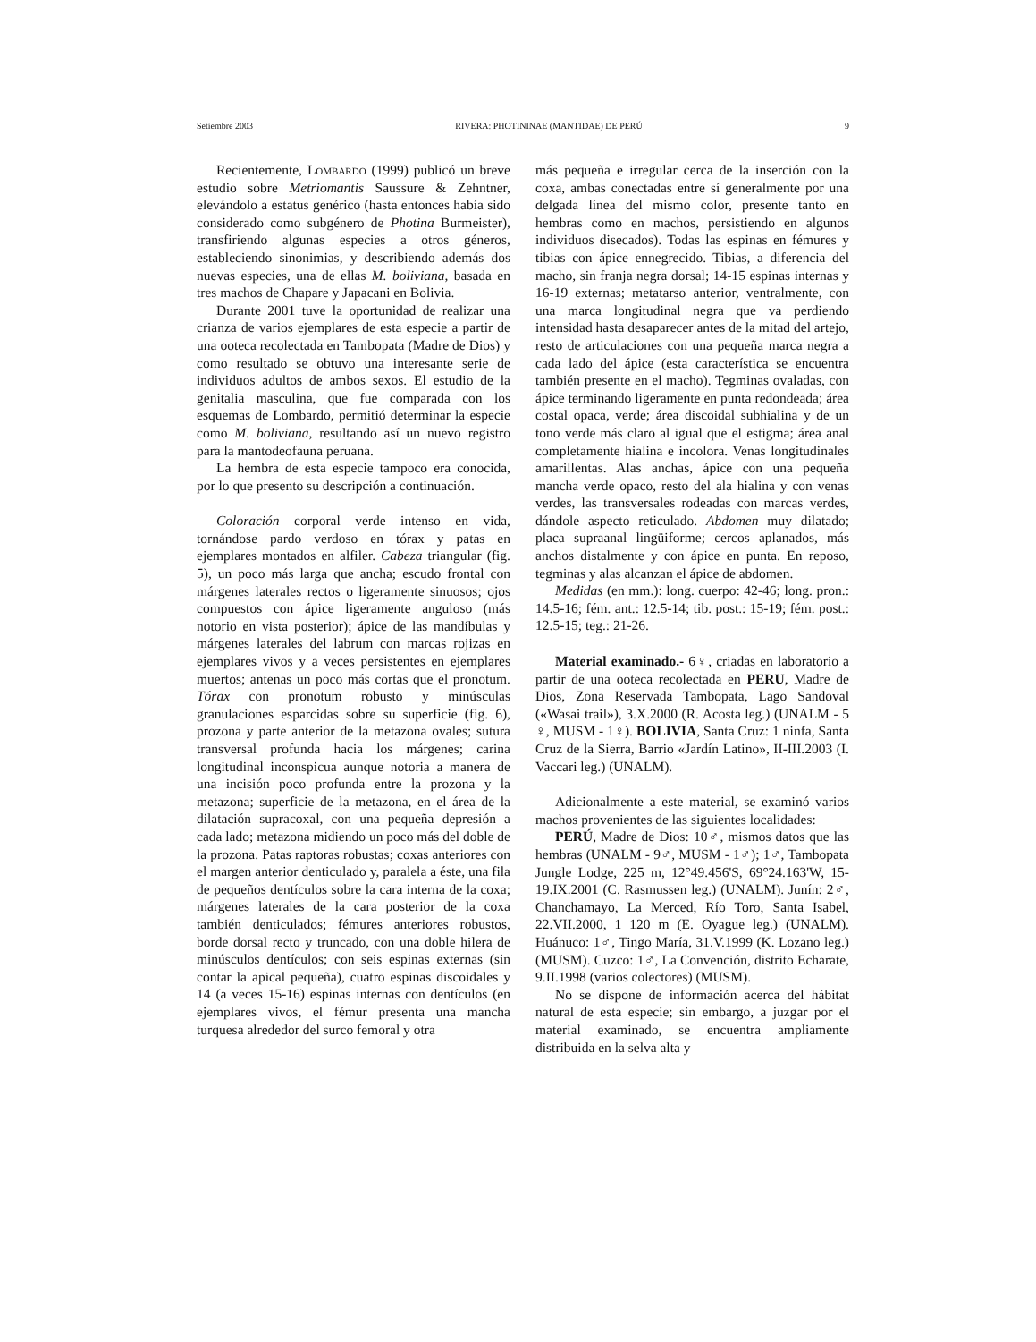Setiembre 2003 RIVERA: PHOTININAE (MANTIDAE) DE PERÚ 9
Recientemente, Lombardo (1999) publicó un breve estudio sobre Metriomantis Saussure & Zehntner, elevándolo a estatus genérico (hasta entonces había sido considerado como subgénero de Photina Burmeister), transfiriendo algunas especies a otros géneros, estableciendo sinonimias, y describiendo además dos nuevas especies, una de ellas M. boliviana, basada en tres machos de Chapare y Japacani en Bolivia.
Durante 2001 tuve la oportunidad de realizar una crianza de varios ejemplares de esta especie a partir de una ooteca recolectada en Tambopata (Madre de Dios) y como resultado se obtuvo una interesante serie de individuos adultos de ambos sexos. El estudio de la genitalia masculina, que fue comparada con los esquemas de Lombardo, permitió determinar la especie como M. boliviana, resultando así un nuevo registro para la mantodeofauna peruana.
La hembra de esta especie tampoco era conocida, por lo que presento su descripción a continuación.
Coloración corporal verde intenso en vida, tornándose pardo verdoso en tórax y patas en ejemplares montados en alfiler. Cabeza triangular (fig. 5), un poco más larga que ancha; escudo frontal con márgenes laterales rectos o ligeramente sinuosos; ojos compuestos con ápice ligeramente anguloso (más notorio en vista posterior); ápice de las mandíbulas y márgenes laterales del labrum con marcas rojizas en ejemplares vivos y a veces persistentes en ejemplares muertos; antenas un poco más cortas que el pronotum. Tórax con pronotum robusto y minúsculas granulaciones esparcidas sobre su superficie (fig. 6), prozona y parte anterior de la metazona ovales; sutura transversal profunda hacia los márgenes; carina longitudinal inconspicua aunque notoria a manera de una incisión poco profunda entre la prozona y la metazona; superficie de la metazona, en el área de la dilatación supracoxal, con una pequeña depresión a cada lado; metazona midiendo un poco más del doble de la prozona. Patas raptoras robustas; coxas anteriores con el margen anterior denticulado y, paralela a éste, una fila de pequeños dentículos sobre la cara interna de la coxa; márgenes laterales de la cara posterior de la coxa también denticulados; fémures anteriores robustos, borde dorsal recto y truncado, con una doble hilera de minúsculos dentículos; con seis espinas externas (sin contar la apical pequeña), cuatro espinas discoidales y 14 (a veces 15-16) espinas internas con dentículos (en ejemplares vivos, el fémur presenta una mancha turquesa alrededor del surco femoral y otra
más pequeña e irregular cerca de la inserción con la coxa, ambas conectadas entre sí generalmente por una delgada línea del mismo color, presente tanto en hembras como en machos, persistiendo en algunos individuos disecados). Todas las espinas en fémures y tibias con ápice ennegrecido. Tibias, a diferencia del macho, sin franja negra dorsal; 14-15 espinas internas y 16-19 externas; metatarso anterior, ventralmente, con una marca longitudinal negra que va perdiendo intensidad hasta desaparecer antes de la mitad del artejo, resto de articulaciones con una pequeña marca negra a cada lado del ápice (esta característica se encuentra también presente en el macho). Tegminas ovaladas, con ápice terminando ligeramente en punta redondeada; área costal opaca, verde; área discoidal subhialina y de un tono verde más claro al igual que el estigma; área anal completamente hialina e incolora. Venas longitudinales amarillentas. Alas anchas, ápice con una pequeña mancha verde opaco, resto del ala hialina y con venas verdes, las transversales rodeadas con marcas verdes, dándole aspecto reticulado. Abdomen muy dilatado; placa supraanal lingüiforme; cercos aplanados, más anchos distalmente y con ápice en punta. En reposo, tegminas y alas alcanzan el ápice de abdomen.
Medidas (en mm.): long. cuerpo: 42-46; long. pron.: 14.5-16; fém. ant.: 12.5-14; tib. post.: 15-19; fém. post.: 12.5-15; teg.: 21-26.
Material examinado.- 6♀, criadas en laboratorio a partir de una ooteca recolectada en PERU, Madre de Dios, Zona Reservada Tambopata, Lago Sandoval («Wasai trail»), 3.X.2000 (R. Acosta leg.) (UNALM - 5 ♀, MUSM - 1♀). BOLIVIA, Santa Cruz: 1 ninfa, Santa Cruz de la Sierra, Barrio «Jardín Latino», II-III.2003 (I. Vaccari leg.) (UNALM).
Adicionalmente a este material, se examinó varios machos provenientes de las siguientes localidades:
PERÚ, Madre de Dios: 10♂, mismos datos que las hembras (UNALM - 9♂, MUSM - 1♂); 1♂, Tambopata Jungle Lodge, 225 m, 12°49.456'S, 69°24.163'W, 15-19.IX.2001 (C. Rasmussen leg.) (UNALM). Junín: 2♂, Chanchamayo, La Merced, Río Toro, Santa Isabel, 22.VII.2000, 1 120 m (E. Oyague leg.) (UNALM). Huánuco: 1♂, Tingo María, 31.V.1999 (K. Lozano leg.) (MUSM). Cuzco: 1♂, La Convención, distrito Echarate, 9.II.1998 (varios colectores) (MUSM).
No se dispone de información acerca del hábitat natural de esta especie; sin embargo, a juzgar por el material examinado, se encuentra ampliamente distribuida en la selva alta y